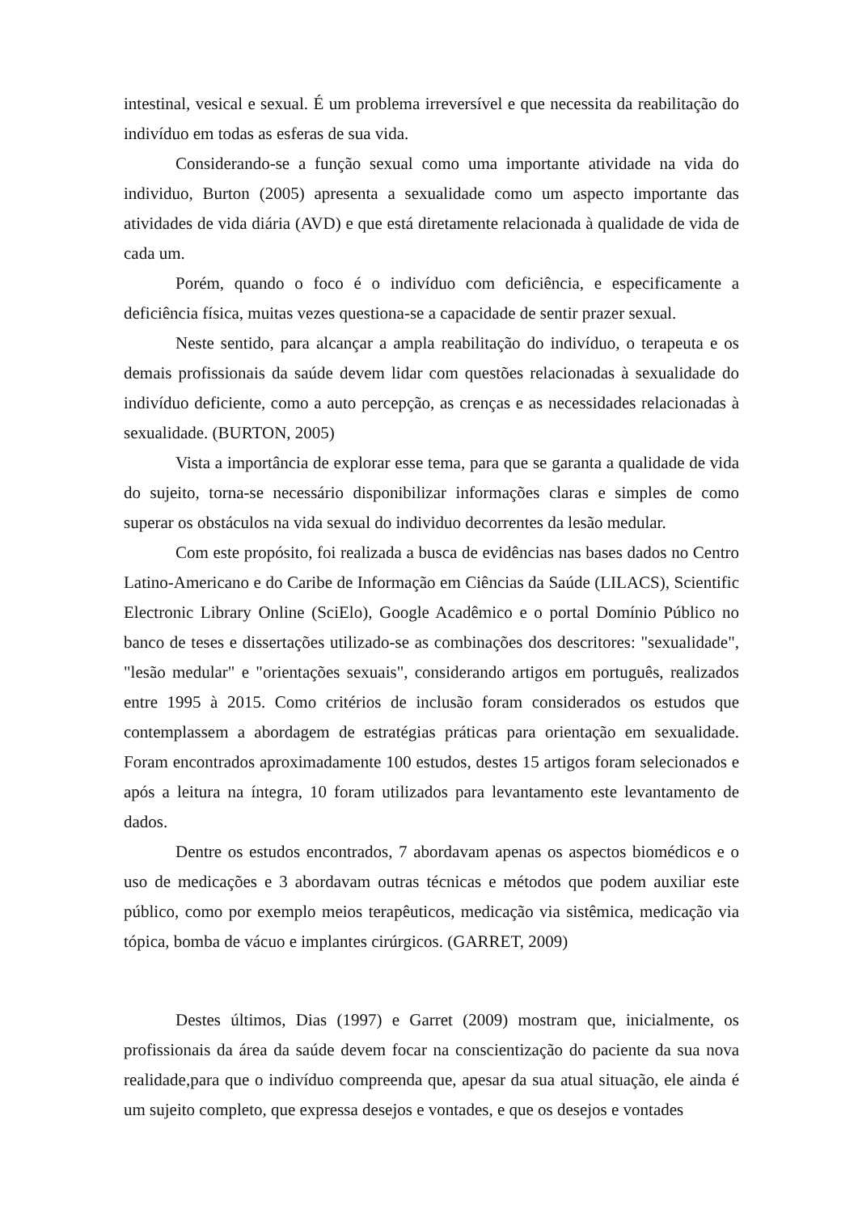intestinal, vesical e sexual. É um problema irreversível e que necessita da reabilitação do indivíduo em todas as esferas de sua vida.
Considerando-se a função sexual como uma importante atividade na vida do individuo, Burton (2005) apresenta a sexualidade como um aspecto importante das atividades de vida diária (AVD) e que está diretamente relacionada à qualidade de vida de cada um.
Porém, quando o foco é o indivíduo com deficiência, e especificamente a deficiência física, muitas vezes questiona-se a capacidade de sentir prazer sexual.
Neste sentido, para alcançar a ampla reabilitação do indivíduo, o terapeuta e os demais profissionais da saúde devem lidar com questões relacionadas à sexualidade do indivíduo deficiente, como a auto percepção, as crenças e as necessidades relacionadas à sexualidade. (BURTON, 2005)
Vista a importância de explorar esse tema, para que se garanta a qualidade de vida do sujeito, torna-se necessário disponibilizar informações claras e simples de como superar os obstáculos na vida sexual do individuo decorrentes da lesão medular.
Com este propósito, foi realizada a busca de evidências nas bases dados no Centro Latino-Americano e do Caribe de Informação em Ciências da Saúde (LILACS), Scientific Electronic Library Online (SciElo), Google Acadêmico e o portal Domínio Público no banco de teses e dissertações utilizado-se as combinações dos descritores: "sexualidade", "lesão medular" e "orientações sexuais", considerando artigos em português, realizados entre 1995 à 2015. Como critérios de inclusão foram considerados os estudos que contemplassem a abordagem de estratégias práticas para orientação em sexualidade. Foram encontrados aproximadamente 100 estudos, destes 15 artigos foram selecionados e após a leitura na íntegra, 10 foram utilizados para levantamento este levantamento de dados.
Dentre os estudos encontrados, 7 abordavam apenas os aspectos biomédicos e o uso de medicações e 3 abordavam outras técnicas e métodos que podem auxiliar este público, como por exemplo meios terapêuticos, medicação via sistêmica, medicação via tópica, bomba de vácuo e implantes cirúrgicos. (GARRET, 2009)
Destes últimos, Dias (1997) e Garret (2009) mostram que, inicialmente, os profissionais da área da saúde devem focar na conscientização do paciente da sua nova realidade,para que o indivíduo compreenda que, apesar da sua atual situação, ele ainda é um sujeito completo, que expressa desejos e vontades, e que os desejos e vontades